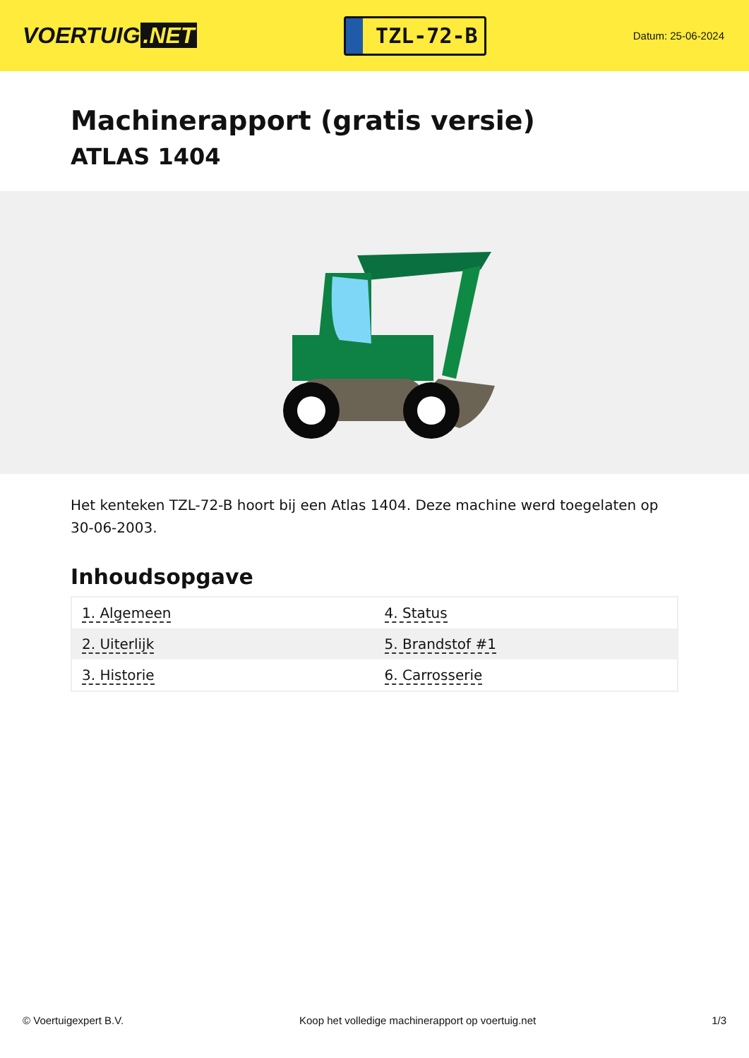VOERTUIG.NET
TZL-72-B
Datum: 25-06-2024
Machinerapport (gratis versie)
ATLAS 1404
Het kenteken TZL-72-B hoort bij een Atlas 1404. Deze machine werd toegelaten op 30-06-2003.
Inhoudsopgave
| 1. Algemeen | 4. Status |
| 2. Uiterlijk | 5. Brandstof #1 |
| 3. Historie | 6. Carrosserie |
© Voertuigexpert B.V. Koop het volledige machinerapport op voertuig.net 1/3